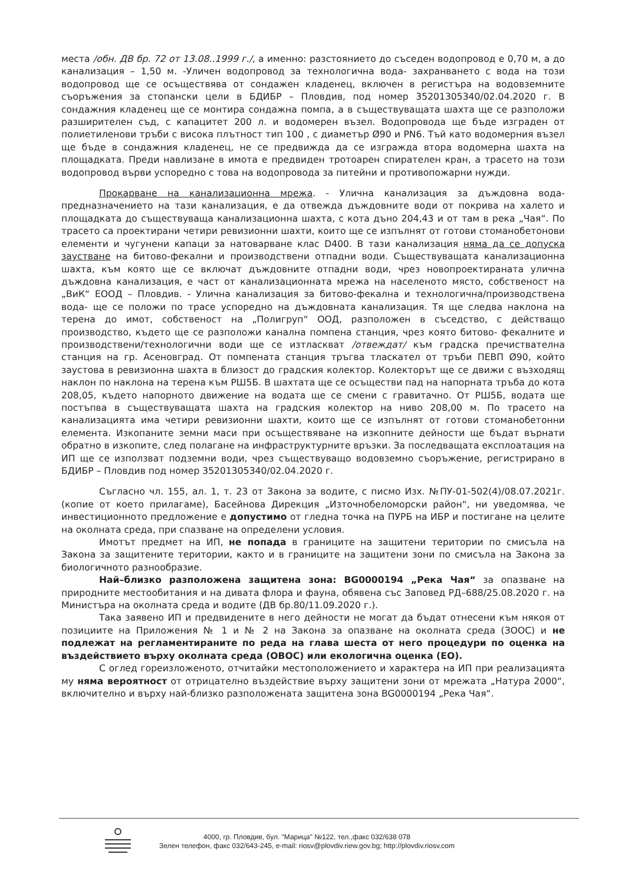места /обн. ДВ бр. 72 от 13.08..1999 г./, а именно: разстоянието до съседен водопровод е 0,70 м, а до канализация – 1,50 м. -Уличен водопровод за технологична вода- захранването с вода на този водопровод ще се осъществява от сондажен кладенец, включен в регистъра на водовземните съоръжения за стопански цели в БДИБР – Пловдив, под номер 35201305340/02.04.2020 г. В сондажния кладенец ще се монтира сондажна помпа, а в съществуващата шахта ще се разположи разширителен съд, с капацитет 200 л. и водомерен възел. Водопровода ще бъде изграден от полиетиленови тръби с висока плътност тип 100 , с диаметър Ø90 и PN6. Тъй като водомерния възел ще бъде в сондажния кладенец, не се предвижда да се изгражда втора водомерна шахта на площадката. Преди навлизане в имота е предвиден тротоарен спирателен кран, а трасето на този водопровод върви успоредно с това на водопровода за питейни и противопожарни нужди.
Прокарване на канализационна мрежа. - Улична канализация за дъждовна вода- предназначението на тази канализация, е да отвежда дъждовните води от покрива на халето и площадката до съществуваща канализационна шахта, с кота дъно 204,43 и от там в река „Чая“. По трасето са проектирани четири ревизионни шахти, които ще се изпълнят от готови стоманобетонови елементи и чугунени капаци за натоварване клас D400. В тази канализация няма да се допуска заустване на битово-фекални и производствени отпадни води. Съществуващата канализационна шахта, към която ще се включат дъждовните отпадни води, чрез новопроектираната улична дъждовна канализация, е част от канализационната мрежа на населеното място, собственост на „ВиК“ ЕООД – Пловдив. - Улична канализация за битово-фекална и технологична/производствена вода- ще се положи по трасе успоредно на дъждовната канализация. Тя ще следва наклона на терена до имот, собственост на „Полигруп“ ООД, разположен в съседство, с действащо производство, където ще се разположи канална помпена станция, чрез която битово- фекалните и производствени/технологични води ще се изтласкват /отвеждат/ към градска пречиствателна станция на гр. Асеновград. От помпената станция тръгва тласкател от тръби ПЕВП Ø90, който заустова в ревизионна шахта в близост до градския колектор. Колекторът ще се движи с възходящ наклон по наклона на терена към РШ5Б. В шахтата ще се осъществи пад на напорната тръба до кота 208,05, където напорното движение на водата ще се смени с гравитачно. От РШ5Б, водата ще постъпва в съществуващата шахта на градския колектор на ниво 208,00 м. По трасето на канализацията има четири ревизионни шахти, които ще се изпълнят от готови стоманобетонни елемента. Изкопаните земни маси при осъществяване на изкопните дейности ще бъдат върнати обратно в изкопите, след полагане на инфраструктурните връзки. За последващата експлоатация на ИП ще се използват подземни води, чрез съществуващо водовземно съоръжение, регистрирано в БДИБР – Пловдив под номер 35201305340/02.04.2020 г.
Съгласно чл. 155, ал. 1, т. 23 от Закона за водите, с писмо Изх. №ПУ-01-502(4)/08.07.2021г. (копие от което прилагаме), Басейнова Дирекция „Източнобеломорски район“, ни уведомява, че инвестиционното предложение е допустимо от гледна точка на ПУРБ на ИБР и постигане на целите на околната среда, при спазване на определени условия.
Имотът предмет на ИП, не попада в границите на защитени територии по смисъла на Закона за защитените територии, както и в границите на защитени зони по смисъла на Закона за биологичното разнообразие.
Най–близко разположена защитена зона: BG0000194 „Река Чая“ за опазване на природните местообитания и на дивата флора и фауна, обявена със Заповед РД–688/25.08.2020 г. на Министъра на околната среда и водите (ДВ бр.80/11.09.2020 г.).
Така заявено ИП и предвидените в него дейности не могат да бъдат отнесени към някоя от позициите на Приложения № 1 и № 2 на Закона за опазване на околната среда (ЗООС) и не подлежат на регламентираните по реда на глава шеста от него процедури по оценка на въздействието върху околната среда (ОВОС) или екологична оценка (ЕО).
С оглед гореизложеното, отчитайки местоположението и характера на ИП при реализацията му няма вероятност от отрицателно въздействие върху защитени зони от мрежата „Натура 2000“, включително и върху най-близко разположената защитена зона BG0000194 „Река Чая“.
4000, гр. Пловдив, бул. "Марица" №122, тел.,факс 032/638 078
Зелен телефон, факс 032/643-245, e-mail: riosv@plovdiv.riew.gov.bg; http://plovdiv.riosv.com